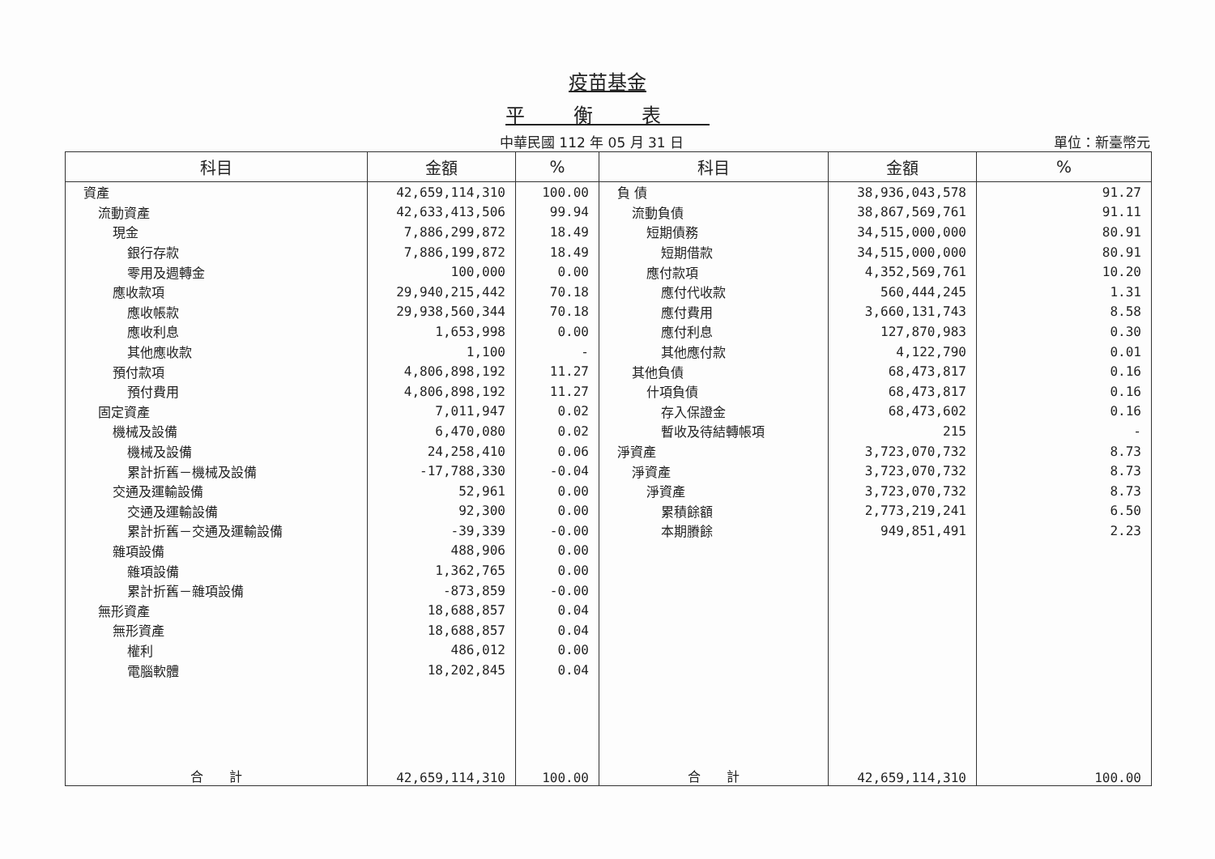疫苗基金
平衡表
中華民國 112 年 05 月 31 日 單位：新臺幣元
| 科目 | 金額 | % | 科目 | 金額 | % |
| --- | --- | --- | --- | --- | --- |
| 資產 | 42,659,114,310 | 100.00 | 負 債 | 38,936,043,578 | 91.27 |
| 流動資產 | 42,633,413,506 | 99.94 | 流動負債 | 38,867,569,761 | 91.11 |
| 現金 | 7,886,299,872 | 18.49 | 短期債務 | 34,515,000,000 | 80.91 |
| 銀行存款 | 7,886,199,872 | 18.49 | 短期借款 | 34,515,000,000 | 80.91 |
| 零用及週轉金 | 100,000 | 0.00 | 應付款項 | 4,352,569,761 | 10.20 |
| 應收款項 | 29,940,215,442 | 70.18 | 應付代收款 | 560,444,245 | 1.31 |
| 應收帳款 | 29,938,560,344 | 70.18 | 應付費用 | 3,660,131,743 | 8.58 |
| 應收利息 | 1,653,998 | 0.00 | 應付利息 | 127,870,983 | 0.30 |
| 其他應收款 | 1,100 | - | 其他應付款 | 4,122,790 | 0.01 |
| 預付款項 | 4,806,898,192 | 11.27 | 其他負債 | 68,473,817 | 0.16 |
| 預付費用 | 4,806,898,192 | 11.27 | 什項負債 | 68,473,817 | 0.16 |
| 固定資產 | 7,011,947 | 0.02 | 存入保證金 | 68,473,602 | 0.16 |
| 機械及設備 | 6,470,080 | 0.02 | 暫收及待結轉帳項 | 215 | - |
| 機械及設備 | 24,258,410 | 0.06 | 淨資產 | 3,723,070,732 | 8.73 |
| 累計折舊－機械及設備 | -17,788,330 | -0.04 | 淨資產 | 3,723,070,732 | 8.73 |
| 交通及運輸設備 | 52,961 | 0.00 | 淨資產 | 3,723,070,732 | 8.73 |
| 交通及運輸設備 | 92,300 | 0.00 | 累積餘額 | 2,773,219,241 | 6.50 |
| 累計折舊－交通及運輸設備 | -39,339 | -0.00 | 本期賸餘 | 949,851,491 | 2.23 |
| 雜項設備 | 488,906 | 0.00 | | | |
| 雜項設備 | 1,362,765 | 0.00 | | | |
| 累計折舊－雜項設備 | -873,859 | -0.00 | | | |
| 無形資產 | 18,688,857 | 0.04 | | | |
| 無形資產 | 18,688,857 | 0.04 | | | |
| 權利 | 486,012 | 0.00 | | | |
| 電腦軟體 | 18,202,845 | 0.04 | | | |
| 合 計 | 42,659,114,310 | 100.00 | 合 計 | 42,659,114,310 | 100.00 |